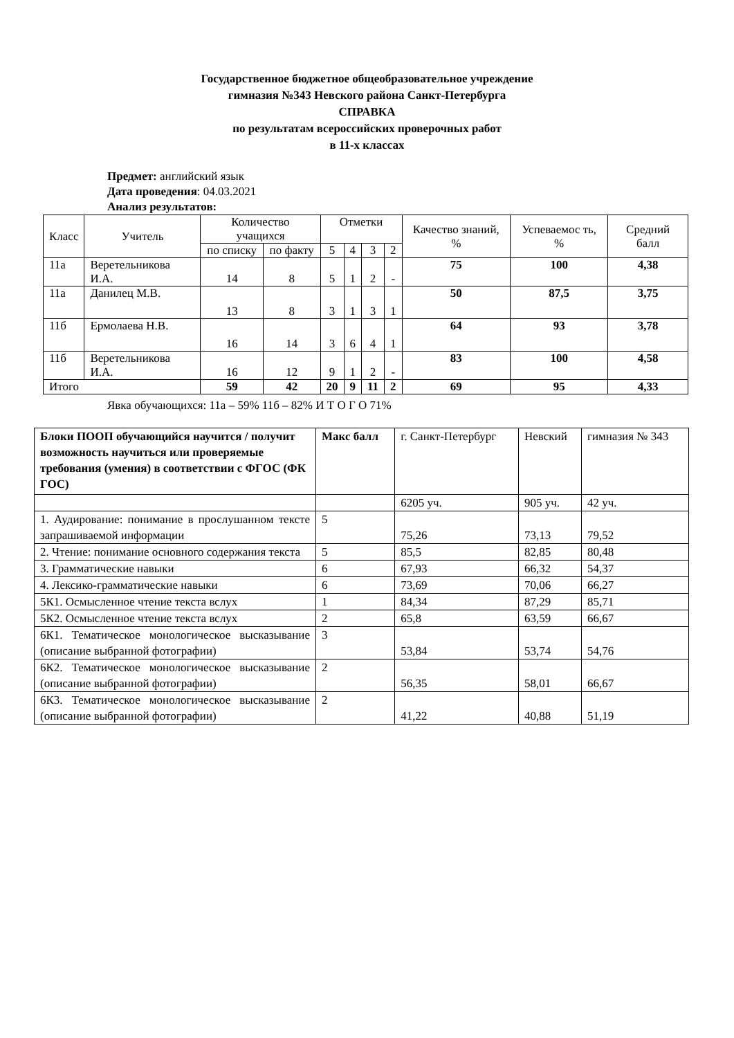Государственное бюджетное общеобразовательное учреждение
гимназия №343 Невского района Санкт-Петербурга
СПРАВКА
по результатам всероссийских проверочных работ
в 11-х классах
Предмет: английский язык
Дата проведения: 04.03.2021
Анализ результатов:
| Класс | Учитель | Количество учащихся | | Отметки | | | | Качество знаний, % | Успеваемос ть, % | Средний балл |
| --- | --- | --- | --- | --- | --- | --- | --- | --- | --- | --- |
| | | по списку | по факту | 5 | 4 | 3 | 2 | | | |
| 11а | Веретельникова И.А. | 14 | 8 | 5 | 1 | 2 | - | 75 | 100 | 4,38 |
| 11а | Данилец М.В. | 13 | 8 | 3 | 1 | 3 | 1 | 50 | 87,5 | 3,75 |
| 11б | Ермолаева Н.В. | 16 | 14 | 3 | 6 | 4 | 1 | 64 | 93 | 3,78 |
| 11б | Веретельникова И.А. | 16 | 12 | 9 | 1 | 2 | - | 83 | 100 | 4,58 |
| Итого | | 59 | 42 | 20 | 9 | 11 | 2 | 69 | 95 | 4,33 |
Явка обучающихся: 11а – 59% 11б – 82% И Т О Г О 71%
| Блоки ПООП обучающийся научится / получит возможность научиться или проверяемые требования (умения) в соответствии с ФГОС (ФК ГОС) | Макс балл | г. Санкт-Петербург | Невский | гимназия № 343 |
| | | 6205 уч. | 905 уч. | 42 уч. |
| 1. Аудирование: понимание в прослушанном тексте запрашиваемой информации | 5 | 75,26 | 73,13 | 79,52 |
| 2. Чтение: понимание основного содержания текста | 5 | 85,5 | 82,85 | 80,48 |
| 3. Грамматические навыки | 6 | 67,93 | 66,32 | 54,37 |
| 4. Лексико-грамматические навыки | 6 | 73,69 | 70,06 | 66,27 |
| 5К1. Осмысленное чтение текста вслух | 1 | 84,34 | 87,29 | 85,71 |
| 5К2. Осмысленное чтение текста вслух | 2 | 65,8 | 63,59 | 66,67 |
| 6К1. Тематическое монологическое высказывание (описание выбранной фотографии) | 3 | 53,84 | 53,74 | 54,76 |
| 6К2. Тематическое монологическое высказывание (описание выбранной фотографии) | 2 | 56,35 | 58,01 | 66,67 |
| 6К3. Тематическое монологическое высказывание (описание выбранной фотографии) | 2 | 41,22 | 40,88 | 51,19 |